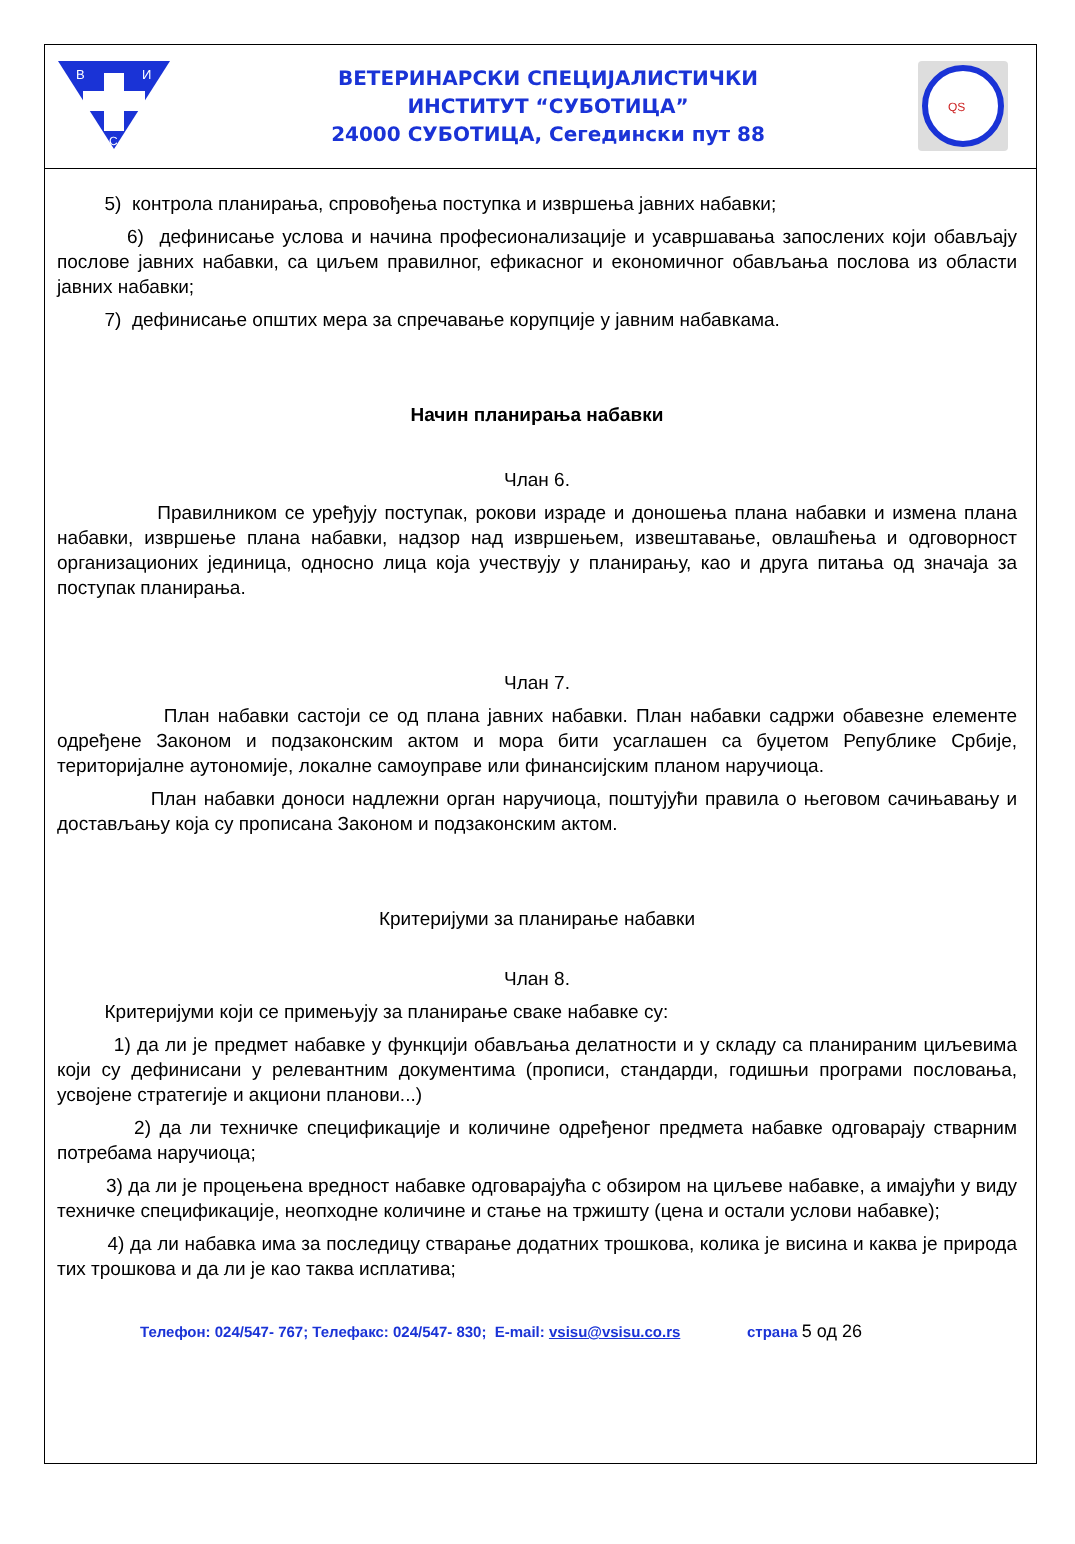В
И
С
ВЕТЕРИНАРСКИ СПЕЦИЈАЛИСТИЧКИ
ИНСТИТУТ “СУБОТИЦА”
24000 СУБОТИЦА, Сегедински пут 88
QS
5) контрола планирања, спровођења поступка и извршења јавних набавки;
6) дефинисање услова и начина професионализације и усавршавања запослених који обављају послове јавних набавки, са циљем правилног, ефикасног и економичног обављања послова из области јавних набавки;
7) дефинисање општих мера за спречавање корупције у јавним набавкама.
Начин планирања набавки
Члан 6.
Правилником се уређују поступак, рокови израде и доношења плана набавки и измена плана набавки, извршење плана набавки, надзор над извршењем, извештавање, овлашћења и одговорност организационих јединица, односно лица која учествују у планирању, као и друга питања од значаја за поступак планирања.
Члан 7.
План набавки састоји се од плана јавних набавки. План набавки садржи обавезне елементе одређене Законом и подзаконским актом и мора бити усаглашен са буџетом Републике Србије, територијалне аутономије, локалне самоуправе или финансијским планом наручиоца.
План набавки доноси надлежни орган наручиоца, поштујући правила о његовом сачињавању и достављању која су прописана Законом и подзаконским актом.
Критеријуми за планирање набавки
Члан 8.
Критеријуми који се примењују за планирање сваке набавке су:
1) да ли је предмет набавке у функцији обављања делатности и у складу са планираним циљевима који су дефинисани у релевантним документима (прописи, стандарди, годишњи програми пословања, усвојене стратегије и акциони планови...)
2) да ли техничке спецификације и количине одређеног предмета набавке одговарају стварним потребама наручиоца;
3) да ли је процењена вредност набавке одговарајућа с обзиром на циљеве набавке, а имајући у виду техничке спецификације, неопходне количине и стање на тржишту (цена и остали услови набавке);
4) да ли набавка има за последицу стварање додатних трошкова, колика је висина и каква је природа тих трошкова и да ли је као таква исплатива;
Телефон: 024/547- 767; Телефакс: 024/547- 830; E-mail: vsisu@vsisu.co.rs страна 5 од 26